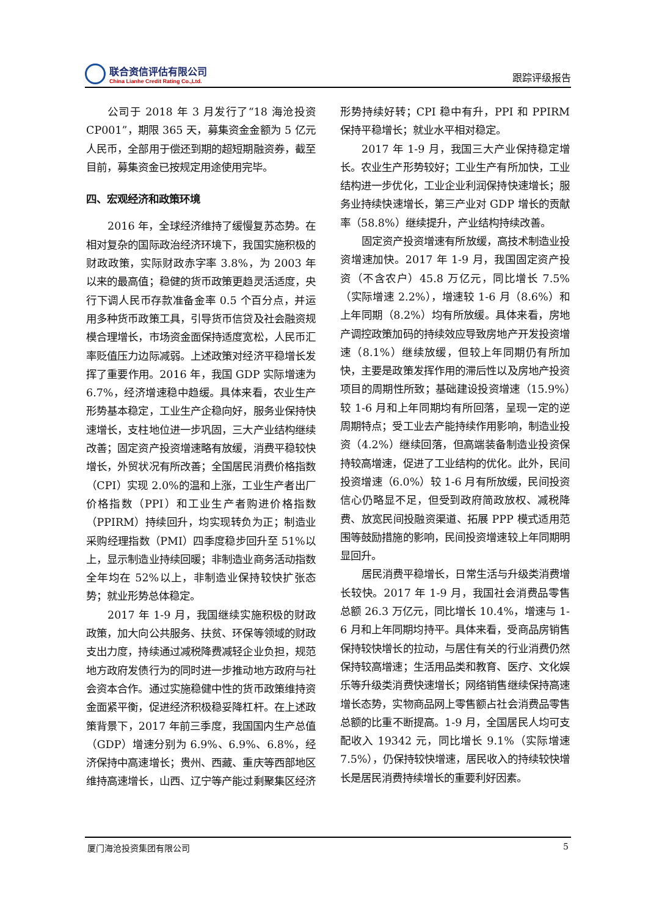联合资信评估有限公司
China Lianhe Credit Rating Co.,Ltd.
跟踪评级报告
公司于 2018 年 3 月发行了“18 海沧投资CP001”，期限 365 天，募集资金金额为 5 亿元人民币，全部用于偿还到期的超短期融资券，截至目前，募集资金已按规定用途使用完毕。
四、宏观经济和政策环境
2016 年，全球经济维持了缓慢复苏态势。在相对复杂的国际政治经济环境下，我国实施积极的财政政策，实际财政赤字率 3.8%，为 2003 年以来的最高值；稳健的货币政策更趋灵活适度，央行下调人民币存款准备金率 0.5 个百分点，并运用多种货币政策工具，引导货币信贷及社会融资规模合理增长，市场资金面保持适度宽松，人民币汇率贬值压力边际减弱。上述政策对经济平稳增长发挥了重要作用。2016 年，我国 GDP 实际增速为 6.7%，经济增速稳中趋缓。具体来看，农业生产形势基本稳定，工业生产企稳向好，服务业保持快速增长，支柱地位进一步巩固，三大产业结构继续改善；固定资产投资增速略有放缓，消费平稳较快增长，外贸状况有所改善；全国居民消费价格指数（CPI）实现 2.0%的温和上涨，工业生产者出厂价格指数（PPI）和工业生产者购进价格指数（PPIRM）持续回升，均实现转负为正；制造业采购经理指数（PMI）四季度稳步回升至 51%以上，显示制造业持续回暖；非制造业商务活动指数全年均在 52%以上，非制造业保持较快扩张态势；就业形势总体稳定。
2017 年 1-9 月，我国继续实施积极的财政政策，加大向公共服务、扶贫、环保等领域的财政支出力度，持续通过减税降费减轻企业负担，规范地方政府发债行为的同时进一步推动地方政府与社会资本合作。通过实施稳健中性的货币政策维持资金面紧平衡，促进经济积极稳妥降杠杆。在上述政策背景下，2017 年前三季度，我国国内生产总值（GDP）增速分别为 6.9%、6.9%、6.8%，经济保持中高速增长；贵州、西藏、重庆等西部地区维持高速增长，山西、辽宁等产能过剩聚集区经济形势持续好转；CPI 稳中有升，PPI 和 PPIRM 保持平稳增长；就业水平相对稳定。
2017 年 1-9 月，我国三大产业保持稳定增长。农业生产形势较好；工业生产有所加快，工业结构进一步优化，工业企业利润保持快速增长；服务业持续快速增长，第三产业对 GDP 增长的贡献率（58.8%）继续提升，产业结构持续改善。
固定资产投资增速有所放缓，高技术制造业投资增速加快。2017 年 1-9 月，我国固定资产投资（不含农户）45.8 万亿元，同比增长 7.5%（实际增速 2.2%），增速较 1-6 月（8.6%）和上年同期（8.2%）均有所放缓。具体来看，房地产调控政策加码的持续效应导致房地产开发投资增速（8.1%）继续放缓，但较上年同期仍有所加快，主要是政策发挥作用的滞后性以及房地产投资项目的周期性所致；基础建设投资增速（15.9%）较 1-6 月和上年同期均有所回落，呈现一定的逆周期特点；受工业去产能持续作用影响，制造业投资（4.2%）继续回落，但高端装备制造业投资保持较高增速，促进了工业结构的优化。此外，民间投资增速（6.0%）较 1-6 月有所放缓，民间投资信心仍略显不足，但受到政府简政放权、减税降费、放宽民间投融资渠道、拓展 PPP 模式适用范围等鼓励措施的影响，民间投资增速较上年同期明显回升。
居民消费平稳增长，日常生活与升级类消费增长较快。2017 年 1-9 月，我国社会消费品零售总额 26.3 万亿元，同比增长 10.4%，增速与 1-6 月和上年同期均持平。具体来看，受商品房销售保持较快增长的拉动，与居住有关的行业消费仍然保持较高增速；生活用品类和教育、医疗、文化娱乐等升级类消费快速增长；网络销售继续保持高速增长态势，实物商品网上零售额占社会消费品零售总额的比重不断提高。1-9 月，全国居民人均可支配收入 19342 元，同比增长 9.1%（实际增速 7.5%），仍保持较快增速，居民收入的持续较快增长是居民消费持续增长的重要利好因素。
厦门海沧投资集团有限公司 5